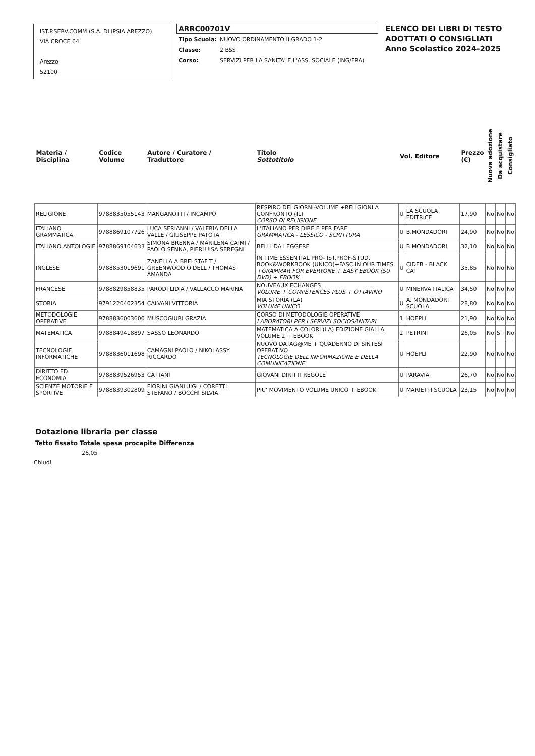IST.P.SERV.COMM.(S.A. DI IPSIA AREZZO)
VIA CROCE 64
Arezzo
52100
ARRC00701V
| Tipo Scuola: | NUOVO ORDINAMENTO II GRADO 1-2 |
| Classe: | 2 BSS |
| Corso: | SERVIZI PER LA SANITA' E L'ASS. SOCIALE (ING/FRA) |
ELENCO DEI LIBRI DI TESTO
ADOTTATI O CONSIGLIATI
Anno Scolastico 2024-2025
| Materia / Disciplina | Codice Volume | Autore / Curatore / Traduttore | Titolo Sottotitolo | Vol. Editore | | Prezzo (€) | Nuova adozione | Da acquistare | Consigliato |
| --- | --- | --- | --- | --- | --- | --- | --- | --- | --- |
| RELIGIONE | 9788835055143 | MANGANOTTI / INCAMPO | RESPIRO DEI GIORNI-VOLUME +RELIGIONI A CONFRONTO (IL) CORSO DI RELIGIONE | U | LA SCUOLA EDITRICE | 17,90 | No | No | No |
| ITALIANO GRAMMATICA | 9788869107726 | LUCA SERIANNI / VALERIA DELLA VALLE / GIUSEPPE PATOTA | L'ITALIANO PER DIRE E PER FARE GRAMMATICA - LESSICO - SCRITTURA | U | B.MONDADORI | 24,90 | No | No | No |
| ITALIANO ANTOLOGIE | 9788869104633 | SIMONA BRENNA / MARILENA CAIMI / PAOLO SENNA, PIERLUISA SEREGNI | BELLI DA LEGGERE | U | B.MONDADORI | 32,10 | No | No | No |
| INGLESE | 9788853019691 | ZANELLA A BRELSTAF T / GREENWOOD O'DELL / THOMAS AMANDA | IN TIME ESSENTIAL PRO- IST.PROF-STUD. BOOK&WORKBOOK (UNICO)+FASC.IN OUR TIMES +GRAMMAR FOR EVERYONE + EASY EBOOK (SU DVD) + EBOOK | U | CIDEB - BLACK CAT | 35,85 | No | No | No |
| FRANCESE | 9788829858835 | PARODI LIDIA / VALLACCO MARINA | NOUVEAUX ECHANGES VOLUME + COMPETENCES PLUS + OTTAVINO | U | MINERVA ITALICA | 34,50 | No | No | No |
| STORIA | 9791220402354 | CALVANI VITTORIA | MIA STORIA (LA) VOLUME UNICO | U | A. MONDADORI SCUOLA | 28,80 | No | No | No |
| METODOLOGIE OPERATIVE | 9788836003600 | MUSCOGIURI GRAZIA | CORSO DI METODOLOGIE OPERATIVE LABORATORI PER I SERVIZI SOCIOSANITARI | 1 | HOEPLI | 21,90 | No | No | No |
| MATEMATICA | 9788849418897 | SASSO LEONARDO | MATEMATICA A COLORI (LA) EDIZIONE GIALLA VOLUME 2 + EBOOK | 2 | PETRINI | 26,05 | No | Si | No |
| TECNOLOGIE INFORMATICHE | 9788836011698 | CAMAGNI PAOLO / NIKOLASSY RICCARDO | NUOVO DATAG@ME + QUADERNO DI SINTESI OPERATIVO TECNOLOGIE DELL'INFORMAZIONE E DELLA COMUNICAZIONE | U | HOEPLI | 22,90 | No | No | No |
| DIRITTO ED ECONOMIA | 9788839526953 | CATTANI | GIOVANI DIRITTI REGOLE | U | PARAVIA | 26,70 | No | No | No |
| SCIENZE MOTORIE E SPORTIVE | 9788839302809 | FIORINI GIANLUIGI / CORETTI STEFANO / BOCCHI SILVIA | PIU' MOVIMENTO VOLUME UNICO + EBOOK | U | MARIETTI SCUOLA | 23,15 | No | No | No |
Dotazione libraria per classe
Tetto fissato Totale spesa procapite Differenza
26,05
Chiudi